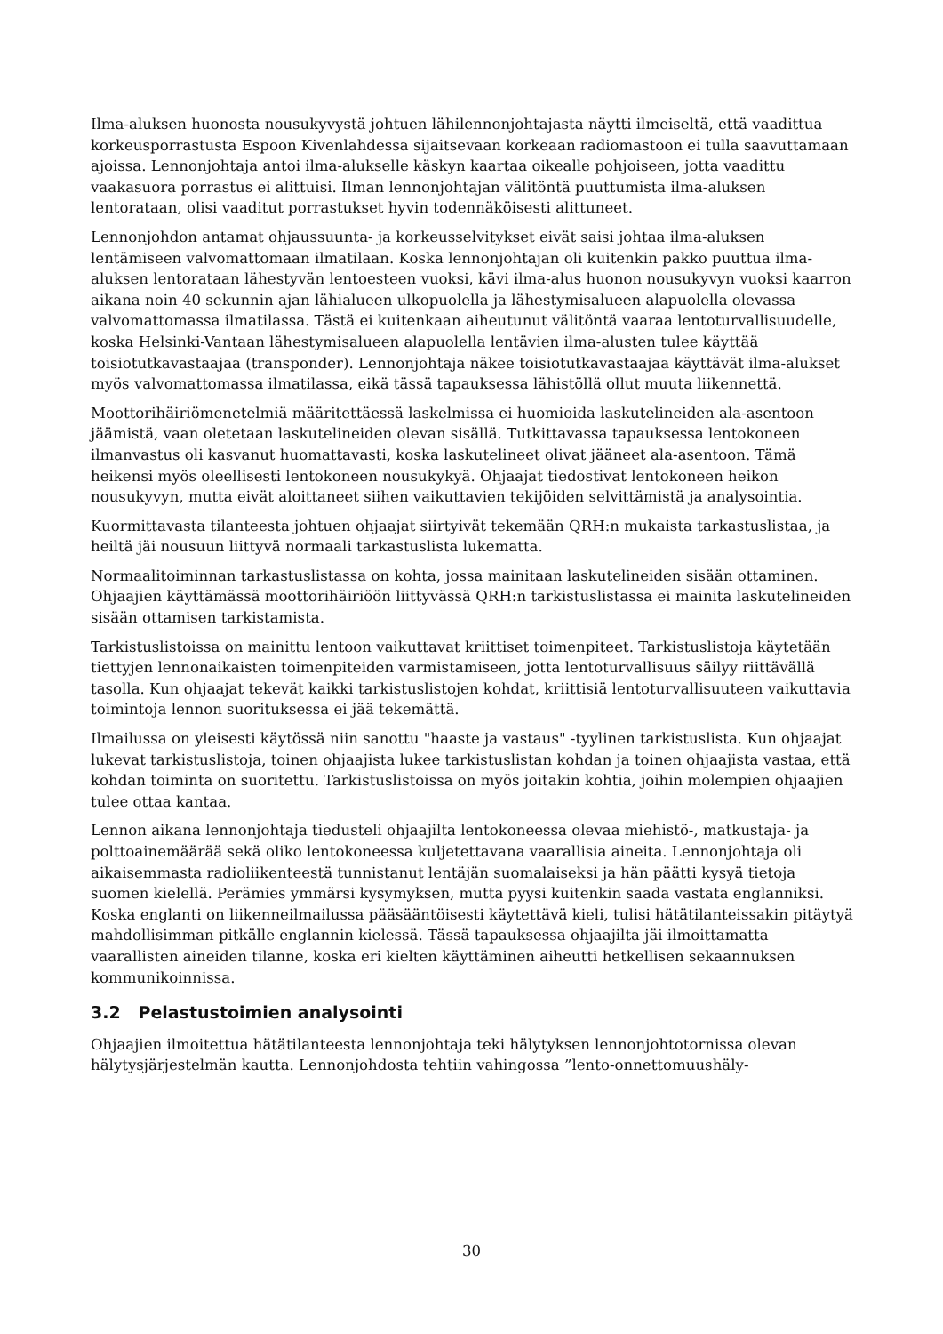Ilma-aluksen huonosta nousukyvystä johtuen lähilennonjohtajasta näytti ilmeiseltä, että vaadittua korkeusporrastusta Espoon Kivenlahdessa sijaitsevaan korkeaan radiomastoon ei tulla saavuttamaan ajoissa. Lennonjohtaja antoi ilma-alukselle käskyn kaartaa oikealle pohjoiseen, jotta vaadittu vaakasuora porrastus ei alittuisi. Ilman lennonjohtajan välitöntä puuttumista ilma-aluksen lentorataan, olisi vaaditut porrastukset hyvin todennäköisesti alittuneet.
Lennonjohdon antamat ohjaussuunta- ja korkeusselvitykset eivät saisi johtaa ilma-aluksen lentämiseen valvomattomaan ilmatilaan. Koska lennonjohtajan oli kuitenkin pakko puuttua ilma-aluksen lentorataan lähestyvän lentoesteen vuoksi, kävi ilma-alus huonon nousukyvyn vuoksi kaarron aikana noin 40 sekunnin ajan lähialueen ulkopuolella ja lähestymisalueen alapuolella olevassa valvomattomassa ilmatilassa. Tästä ei kuitenkaan aiheutunut välitöntä vaaraa lentoturvallisuudelle, koska Helsinki-Vantaan lähestymisalueen alapuolella lentävien ilma-alusten tulee käyttää toisiotutkavastaajaa (transponder). Lennonjohtaja näkee toisiotutkavastaajaa käyttävät ilma-alukset myös valvomattomassa ilmatilassa, eikä tässä tapauksessa lähistöllä ollut muuta liikennettä.
Moottorihäiriömenetelmiä määritettäessä laskelmissa ei huomioida laskutelineiden ala-asentoon jäämistä, vaan oletetaan laskutelineiden olevan sisällä. Tutkittavassa tapauksessa lentokoneen ilmanvastus oli kasvanut huomattavasti, koska laskutelineet olivat jääneet ala-asentoon. Tämä heikensi myös oleellisesti lentokoneen nousukykyä. Ohjaajat tiedostivat lentokoneen heikon nousukyvyn, mutta eivät aloittaneet siihen vaikuttavien tekijöiden selvittämistä ja analysointia.
Kuormittavasta tilanteesta johtuen ohjaajat siirtyivät tekemään QRH:n mukaista tarkastuslistaa, ja heiltä jäi nousuun liittyvä normaali tarkastuslista lukematta.
Normaalitoiminnan tarkastuslistassa on kohta, jossa mainitaan laskutelineiden sisään ottaminen. Ohjaajien käyttämässä moottorihäiriöön liittyvässä QRH:n tarkistuslistassa ei mainita laskutelineiden sisään ottamisen tarkistamista.
Tarkistuslistoissa on mainittu lentoon vaikuttavat kriittiset toimenpiteet. Tarkistuslistoja käytetään tiettyjen lennonaikaisten toimenpiteiden varmistamiseen, jotta lentoturvallisuus säilyy riittävällä tasolla. Kun ohjaajat tekevät kaikki tarkistuslistojen kohdat, kriittisiä lentoturvallisuuteen vaikuttavia toimintoja lennon suorituksessa ei jää tekemättä.
Ilmailussa on yleisesti käytössä niin sanottu "haaste ja vastaus" -tyylinen tarkistuslista. Kun ohjaajat lukevat tarkistuslistoja, toinen ohjaajista lukee tarkistuslistan kohdan ja toinen ohjaajista vastaa, että kohdan toiminta on suoritettu. Tarkistuslistoissa on myös joitakin kohtia, joihin molempien ohjaajien tulee ottaa kantaa.
Lennon aikana lennonjohtaja tiedusteli ohjaajilta lentokoneessa olevaa miehistö-, matkustaja- ja polttoainemäärää sekä oliko lentokoneessa kuljetettavana vaarallisia aineita. Lennonjohtaja oli aikaisemmasta radioliikenteestä tunnistanut lentäjän suomalaiseksi ja hän päätti kysyä tietoja suomen kielellä. Perämies ymmärsi kysymyksen, mutta pyysi kuitenkin saada vastata englanniksi. Koska englanti on liikenneilmailussa pääsääntöisesti käytettävä kieli, tulisi hätätilanteissakin pitäytyä mahdollisimman pitkälle englannin kielessä. Tässä tapauksessa ohjaajilta jäi ilmoittamatta vaarallisten aineiden tilanne, koska eri kielten käyttäminen aiheutti hetkellisen sekaannuksen kommunikoinnissa.
3.2 Pelastustoimien analysointi
Ohjaajien ilmoitettua hätätilanteesta lennonjohtaja teki hälytyksen lennonjohtotornissa olevan hälytysjärjestelmän kautta. Lennonjohdosta tehtiin vahingossa ”lento-onnettomuushäly-
30